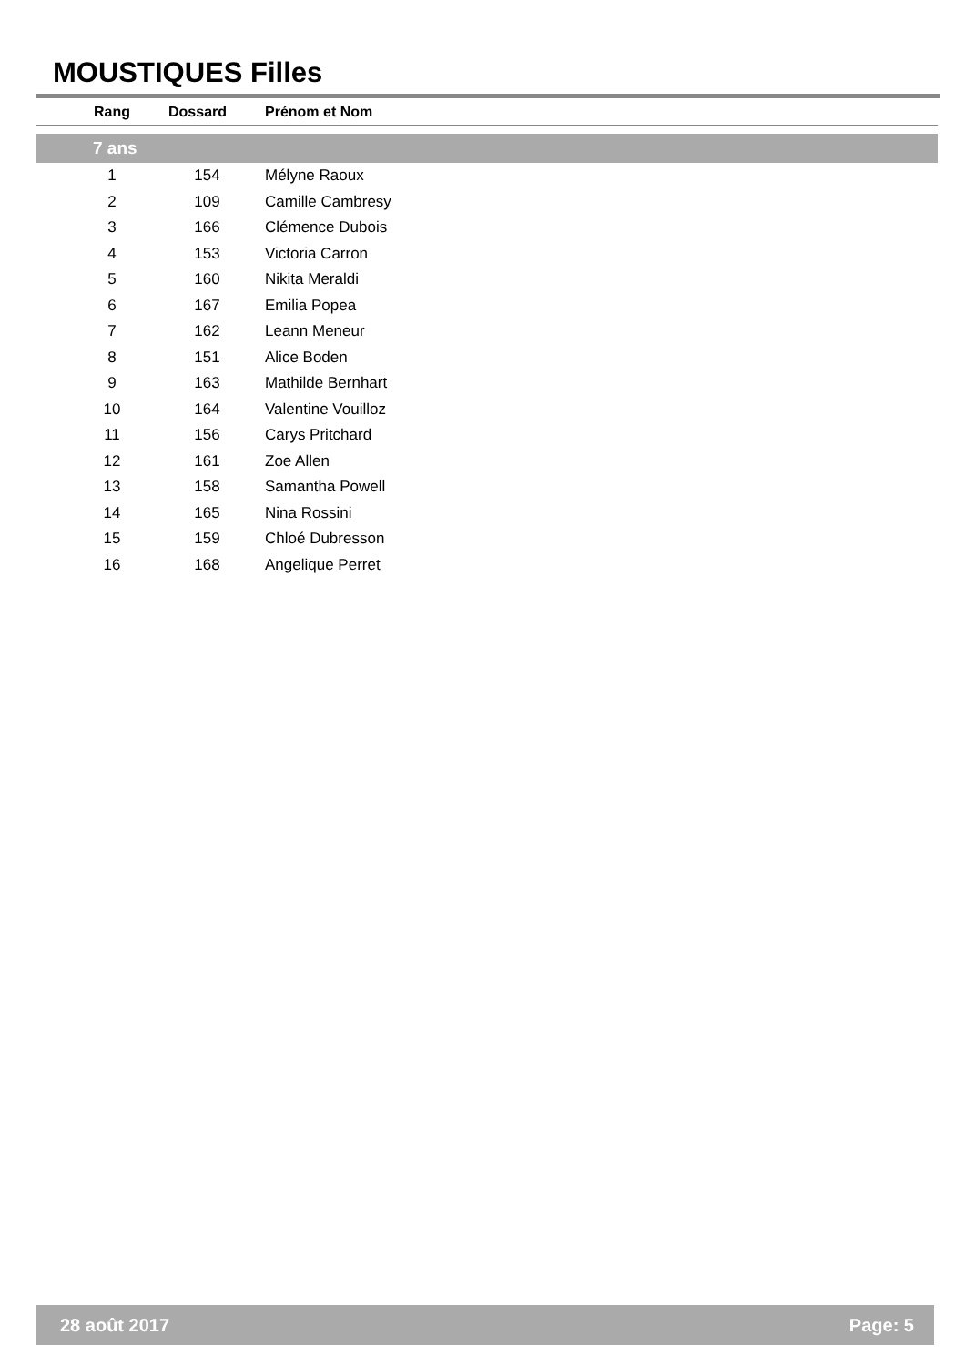MOUSTIQUES Filles
| | Rang | Dossard | Prénom et Nom |
| --- | --- | --- | --- |
| 7 ans | | | |
| | 1 | 154 | Mélyne Raoux |
| | 2 | 109 | Camille Cambresy |
| | 3 | 166 | Clémence Dubois |
| | 4 | 153 | Victoria Carron |
| | 5 | 160 | Nikita Meraldi |
| | 6 | 167 | Emilia Popea |
| | 7 | 162 | Leann Meneur |
| | 8 | 151 | Alice Boden |
| | 9 | 163 | Mathilde Bernhart |
| | 10 | 164 | Valentine Vouilloz |
| | 11 | 156 | Carys Pritchard |
| | 12 | 161 | Zoe Allen |
| | 13 | 158 | Samantha Powell |
| | 14 | 165 | Nina Rossini |
| | 15 | 159 | Chloé Dubresson |
| | 16 | 168 | Angelique Perret |
28 août 2017 Page: 5